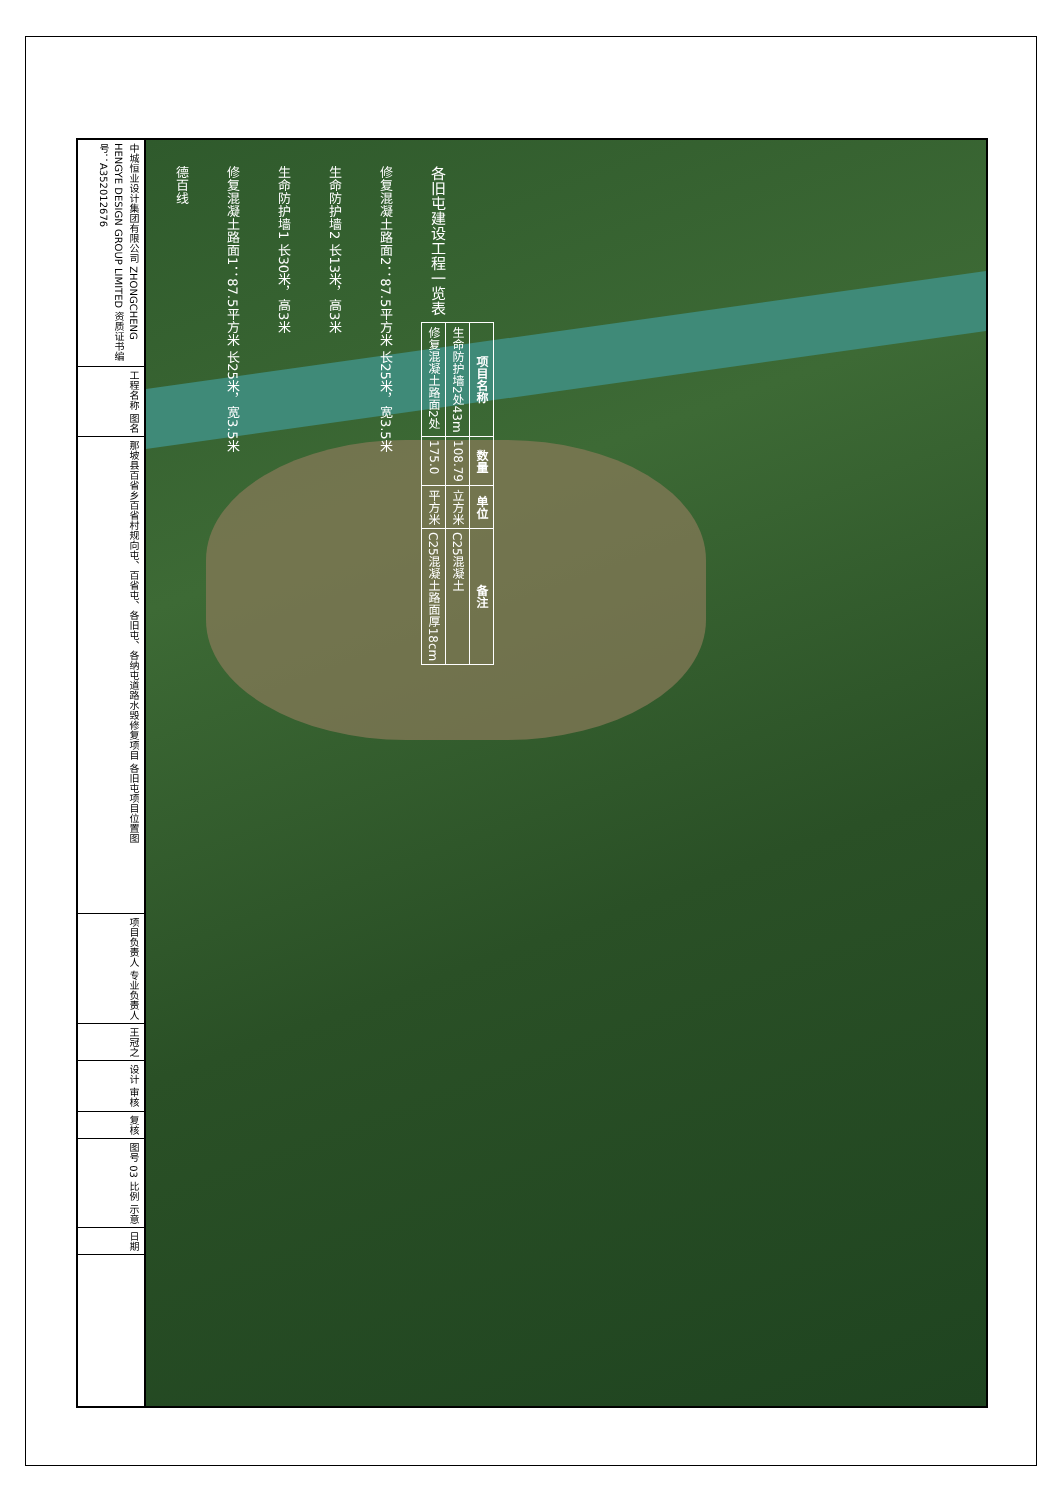中城恒业设计集团有限公司 ZHONGCHENG HENGYE DESIGN GROUP LIMITED 资质证书编号：A352012676
工程名称 图名
那坡县百省乡百省村规向屯、百省屯、各旧屯、各纳屯道路水毁修复项目 各旧屯项目位置图
项目负责人 专业负责人
王冠之
设计 审核
复核
图号 03 比例 示意
日期
德百线
修复混凝土路面1：87.5平方米 长25米，宽3.5米
生命防护墙1 长30米，高3米
生命防护墙2 长13米，高3米
修复混凝土路面2：87.5平方米 长25米，宽3.5米
各旧屯建设工程一览表
| 项目名称 | 数量 | 单位 | 备注 |
| --- | --- | --- | --- |
| 生命防护墙2处43m | 108.79 | 立方米 | C25混凝土 |
| 修复混凝土路面2处 | 175.0 | 平方米 | C25混凝土路面厚18cm |